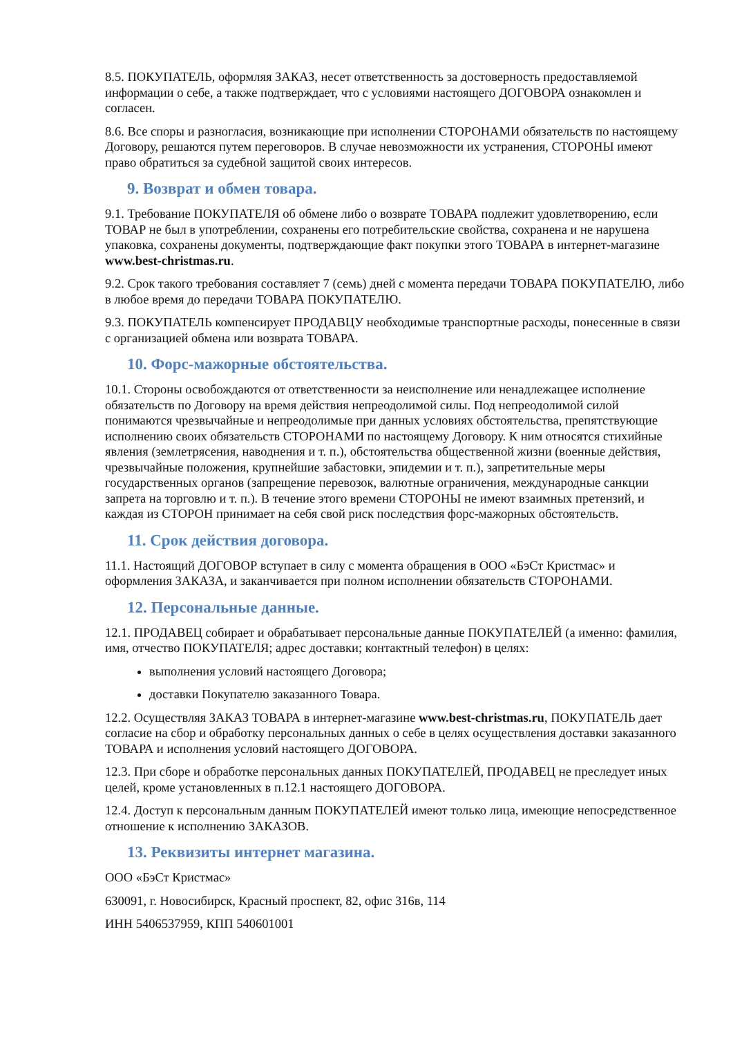8.5. ПОКУПАТЕЛЬ, оформляя ЗАКАЗ, несет ответственность за достоверность предоставляемой информации о себе, а также подтверждает, что с условиями настоящего ДОГОВОРА ознакомлен и согласен.
8.6. Все споры и разногласия, возникающие при исполнении СТОРОНАМИ обязательств по настоящему Договору, решаются путем переговоров. В случае невозможности их устранения, СТОРОНЫ имеют право обратиться за судебной защитой своих интересов.
9. Возврат и обмен товара.
9.1. Требование ПОКУПАТЕЛЯ об обмене либо о возврате ТОВАРА подлежит удовлетворению, если ТОВАР не был в употреблении, сохранены его потребительские свойства, сохранена и не нарушена упаковка, сохранены документы, подтверждающие факт покупки этого ТОВАРА в интернет-магазине www.best-christmas.ru.
9.2. Срок такого требования составляет 7 (семь) дней с момента передачи ТОВАРА ПОКУПАТЕЛЮ, либо в любое время до передачи ТОВАРА ПОКУПАТЕЛЮ.
9.3. ПОКУПАТЕЛЬ компенсирует ПРОДАВЦУ необходимые транспортные расходы, понесенные в связи с организацией обмена или возврата ТОВАРА.
10. Форс-мажорные обстоятельства.
10.1. Стороны освобождаются от ответственности за неисполнение или ненадлежащее исполнение обязательств по Договору на время действия непреодолимой силы. Под непреодолимой силой понимаются чрезвычайные и непреодолимые при данных условиях обстоятельства, препятствующие исполнению своих обязательств СТОРОНАМИ по настоящему Договору. К ним относятся стихийные явления (землетрясения, наводнения и т. п.), обстоятельства общественной жизни (военные действия, чрезвычайные положения, крупнейшие забастовки, эпидемии и т. п.), запретительные меры государственных органов (запрещение перевозок, валютные ограничения, международные санкции запрета на торговлю и т. п.). В течение этого времени СТОРОНЫ не имеют взаимных претензий, и каждая из СТОРОН принимает на себя свой риск последствия форс-мажорных обстоятельств.
11. Срок действия договора.
11.1. Настоящий ДОГОВОР вступает в силу с момента обращения в ООО «БэСт Кристмас» и оформления ЗАКАЗА, и заканчивается при полном исполнении обязательств СТОРОНАМИ.
12. Персональные данные.
12.1. ПРОДАВЕЦ собирает и обрабатывает персональные данные ПОКУПАТЕЛЕЙ (а именно: фамилия, имя, отчество ПОКУПАТЕЛЯ; адрес доставки; контактный телефон) в целях:
выполнения условий настоящего Договора;
доставки Покупателю заказанного Товара.
12.2. Осуществляя ЗАКАЗ ТОВАРА в интернет-магазине www.best-christmas.ru, ПОКУПАТЕЛЬ дает согласие на сбор и обработку персональных данных о себе в целях осуществления доставки заказанного ТОВАРА и исполнения условий настоящего ДОГОВОРА.
12.3. При сборе и обработке персональных данных ПОКУПАТЕЛЕЙ, ПРОДАВЕЦ не преследует иных целей, кроме установленных в п.12.1 настоящего ДОГОВОРА.
12.4. Доступ к персональным данным ПОКУПАТЕЛЕЙ имеют только лица, имеющие непосредственное отношение к исполнению ЗАКАЗОВ.
13. Реквизиты интернет магазина.
ООО «БэСт Кристмас»
630091, г. Новосибирск, Красный проспект, 82, офис 316в, 114
ИНН 5406537959, КПП 540601001